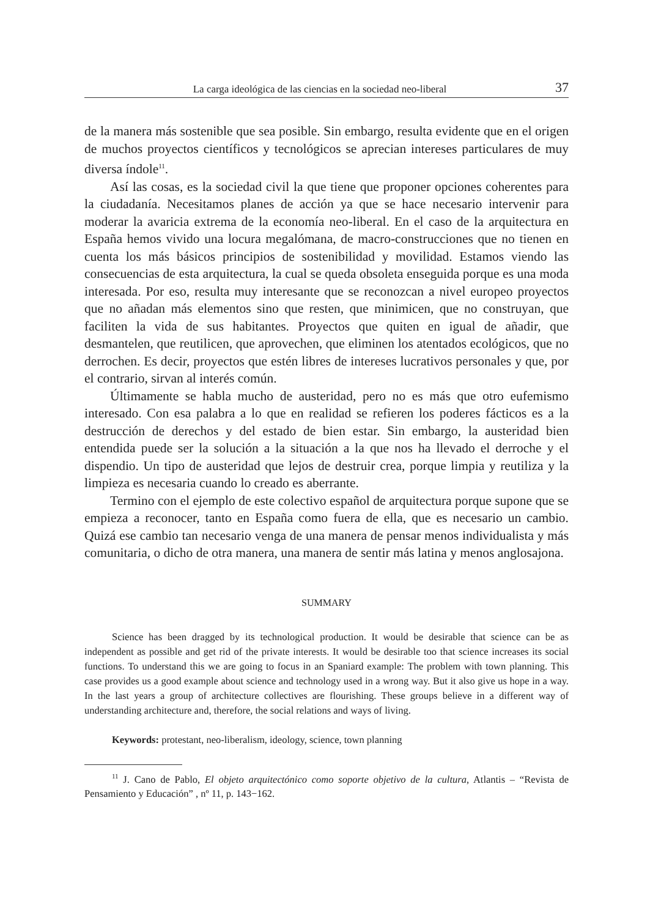La carga ideológica de las ciencias en la sociedad neo-liberal 37
de la manera más sostenible que sea posible. Sin embargo, resulta evidente que en el origen de muchos proyectos científicos y tecnológicos se aprecian intereses particulares de muy diversa índole<sup>11</sup>.
Así las cosas, es la sociedad civil la que tiene que proponer opciones coherentes para la ciudadanía. Necesitamos planes de acción ya que se hace necesario intervenir para moderar la avaricia extrema de la economía neo-liberal. En el caso de la arquitectura en España hemos vivido una locura megalómana, de macro-construcciones que no tienen en cuenta los más básicos principios de sostenibilidad y movilidad. Estamos viendo las consecuencias de esta arquitectura, la cual se queda obsoleta enseguida porque es una moda interesada. Por eso, resulta muy interesante que se reconozcan a nivel europeo proyectos que no añadan más elementos sino que resten, que minimicen, que no construyan, que faciliten la vida de sus habitantes. Proyectos que quiten en igual de añadir, que desmantelen, que reutilicen, que aprovechen, que eliminen los atentados ecológicos, que no derrochen. Es decir, proyectos que estén libres de intereses lucrativos personales y que, por el contrario, sirvan al interés común.
Últimamente se habla mucho de austeridad, pero no es más que otro eufemismo interesado. Con esa palabra a lo que en realidad se refieren los poderes fácticos es a la destrucción de derechos y del estado de bien estar. Sin embargo, la austeridad bien entendida puede ser la solución a la situación a la que nos ha llevado el derroche y el dispendio. Un tipo de austeridad que lejos de destruir crea, porque limpia y reutiliza y la limpieza es necesaria cuando lo creado es aberrante.
Termino con el ejemplo de este colectivo español de arquitectura porque supone que se empieza a reconocer, tanto en España como fuera de ella, que es necesario un cambio. Quizá ese cambio tan necesario venga de una manera de pensar menos individualista y más comunitaria, o dicho de otra manera, una manera de sentir más latina y menos anglosajona.
SUMMARY
Science has been dragged by its technological production. It would be desirable that science can be as independent as possible and get rid of the private interests. It would be desirable too that science increases its social functions. To understand this we are going to focus in an Spaniard example: The problem with town planning. This case provides us a good example about science and technology used in a wrong way. But it also give us hope in a way. In the last years a group of architecture collectives are flourishing. These groups believe in a different way of understanding architecture and, therefore, the social relations and ways of living.
Keywords: protestant, neo-liberalism, ideology, science, town planning
<sup>11</sup> J. Cano de Pablo, El objeto arquitectónico como soporte objetivo de la cultura, Atlantis – “Revista de Pensamiento y Educación” , nº 11, p. 143−162.